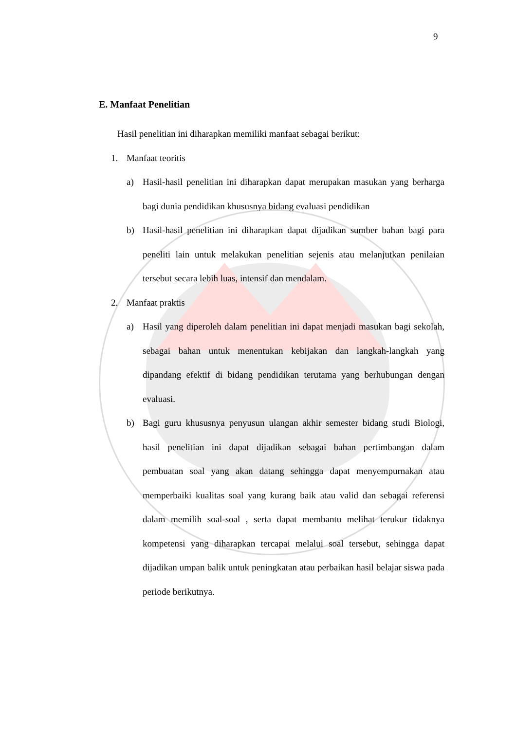9
E. Manfaat Penelitian
Hasil penelitian ini diharapkan memiliki manfaat sebagai berikut:
1. Manfaat teoritis
a) Hasil-hasil penelitian ini diharapkan dapat merupakan masukan yang berharga bagi dunia pendidikan khususnya bidang evaluasi pendidikan
b) Hasil-hasil penelitian ini diharapkan dapat dijadikan sumber bahan bagi para peneliti lain untuk melakukan penelitian sejenis atau melanjutkan penilaian tersebut secara lebih luas, intensif dan mendalam.
2. Manfaat praktis
a) Hasil yang diperoleh dalam penelitian ini dapat menjadi masukan bagi sekolah, sebagai bahan untuk menentukan kebijakan dan langkah-langkah yang dipandang efektif di bidang pendidikan terutama yang berhubungan dengan evaluasi.
b) Bagi guru khususnya penyusun ulangan akhir semester bidang studi Biologi, hasil penelitian ini dapat dijadikan sebagai bahan pertimbangan dalam pembuatan soal yang akan datang sehingga dapat menyempurnakan atau memperbaiki kualitas soal yang kurang baik atau valid dan sebagai referensi dalam memilih soal-soal , serta dapat membantu melihat terukur tidaknya kompetensi yang diharapkan tercapai melalui soal tersebut, sehingga dapat dijadikan umpan balik untuk peningkatan atau perbaikan hasil belajar siswa pada periode berikutnya.